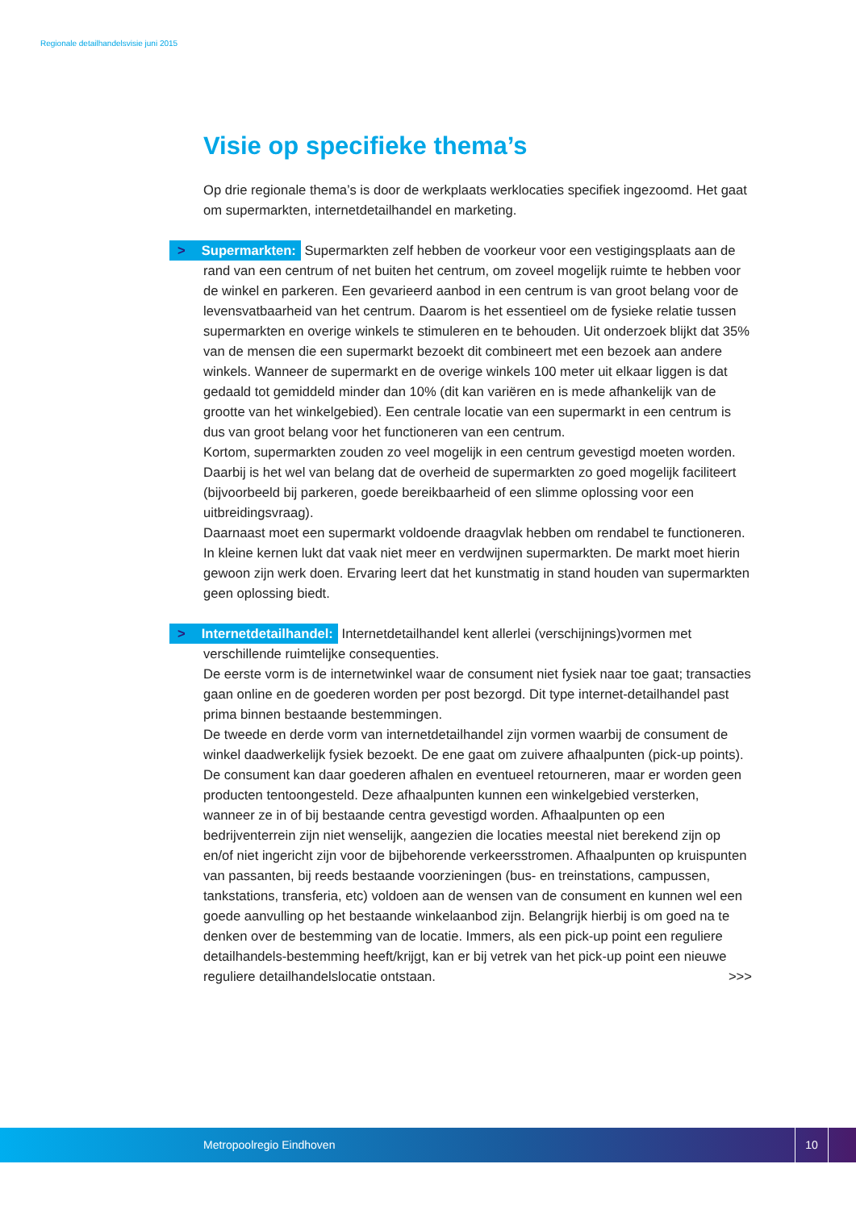Regionale detailhandelsvisie juni 2015
Visie op specifieke thema’s
Op drie regionale thema’s is door de werkplaats werklocaties specifiek ingezoomd. Het gaat om supermarkten, internetdetailhandel en marketing.
> Supermarkten: Supermarkten zelf hebben de voorkeur voor een vestigingsplaats aan de rand van een centrum of net buiten het centrum, om zoveel mogelijk ruimte te hebben voor de winkel en parkeren. Een gevarieerd aanbod in een centrum is van groot belang voor de levensvatbaarheid van het centrum. Daarom is het essentieel om de fysieke relatie tussen supermarkten en overige winkels te stimuleren en te behouden. Uit onderzoek blijkt dat 35% van de mensen die een supermarkt bezoekt dit combineert met een bezoek aan andere winkels. Wanneer de supermarkt en de overige winkels 100 meter uit elkaar liggen is dat gedaald tot gemiddeld minder dan 10% (dit kan variëren en is mede afhankelijk van de grootte van het winkelgebied). Een centrale locatie van een supermarkt in een centrum is dus van groot belang voor het functioneren van een centrum.
Kortom, supermarkten zouden zo veel mogelijk in een centrum gevestigd moeten worden. Daarbij is het wel van belang dat de overheid de supermarkten zo goed mogelijk faciliteert (bijvoorbeeld bij parkeren, goede bereikbaarheid of een slimme oplossing voor een uitbreidingsvraag).
Daarnaast moet een supermarkt voldoende draagvlak hebben om rendabel te functioneren. In kleine kernen lukt dat vaak niet meer en verdwijnen supermarkten. De markt moet hierin gewoon zijn werk doen. Ervaring leert dat het kunstmatig in stand houden van supermarkten geen oplossing biedt.
> Internetdetailhandel: Internetdetailhandel kent allerlei (verschijnings)vormen met verschillende ruimtelijke consequenties.
De eerste vorm is de internetwinkel waar de consument niet fysiek naar toe gaat; transacties gaan online en de goederen worden per post bezorgd. Dit type internet-detailhandel past prima binnen bestaande bestemmingen.
De tweede en derde vorm van internetdetailhandel zijn vormen waarbij de consument de winkel daadwerkelijk fysiek bezoekt. De ene gaat om zuivere afhaalpunten (pick-up points). De consument kan daar goederen afhalen en eventueel retourneren, maar er worden geen producten tentoongesteld. Deze afhaalpunten kunnen een winkelgebied versterken, wanneer ze in of bij bestaande centra gevestigd worden. Afhaalpunten op een bedrijventerrein zijn niet wenselijk, aangezien die locaties meestal niet berekend zijn op en/of niet ingericht zijn voor de bijbehorende verkeersstromen. Afhaalpunten op kruispunten van passanten, bij reeds bestaande voorzieningen (bus- en treinstations, campussen, tankstations, transferia, etc) voldoen aan de wensen van de consument en kunnen wel een goede aanvulling op het bestaande winkelaanbod zijn. Belangrijk hierbij is om goed na te denken over de bestemming van de locatie. Immers, als een pick-up point een reguliere detailhandels-bestemming heeft/krijgt, kan er bij vetrek van het pick-up point een nieuwe reguliere detailhandelslocatie ontstaan. >>>
Metropoolregio Eindhoven
10